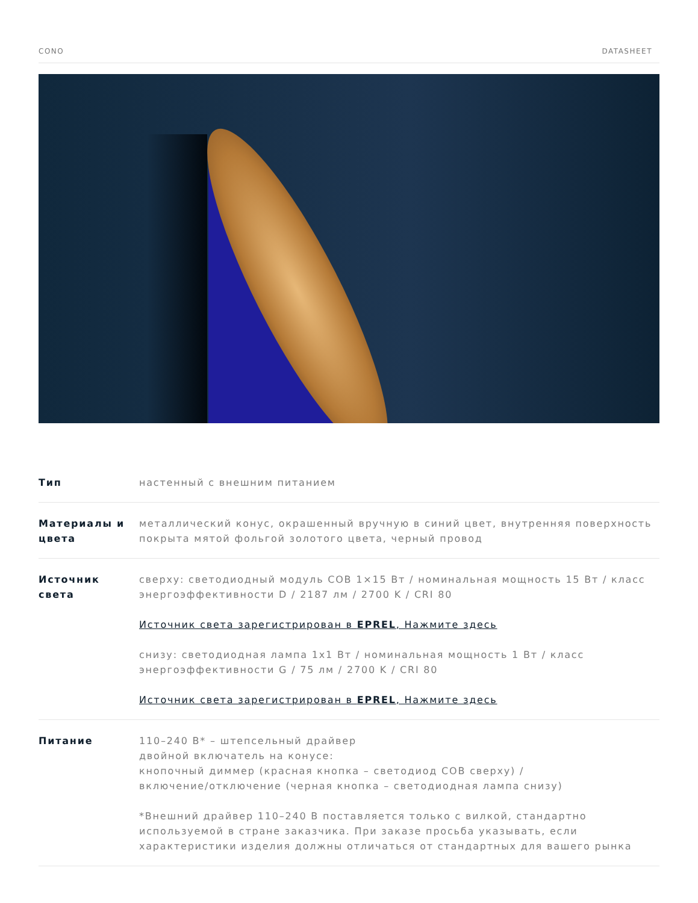CONO DATASHEET
| Тип | настенный с внешним питанием |
| Материалы и цвета | металлический конус, окрашенный вручную в синий цвет, внутренняя поверхность покрыта мятой фольгой золотого цвета, черный провод |
| Источник света | сверху: светодиодный модуль COB 1×15 Вт / номинальная мощность 15 Вт / класс энергоэффективности D / 2187 лм / 2700 K / CRI 80 Источник света зарегистрирован в EPREL , Нажмите здесь снизу: светодиодная лампа 1x1 Вт / номинальная мощность 1 Вт / класс энергоэффективности G / 75 лм / 2700 K / CRI 80 Источник света зарегистрирован в EPREL , Нажмите здесь |
| Питание | 110–240 В* – штепсельный драйвер двойной включатель на конусе: кнопочный диммер (красная кнопка – светодиод COB сверху) / включение/отключение (черная кнопка – светодиодная лампа снизу) *Внешний драйвер 110–240 В поставляется только с вилкой, стандартно используемой в стране заказчика. При заказе просьба указывать, если характеристики изделия должны отличаться от стандартных для вашего рынка |